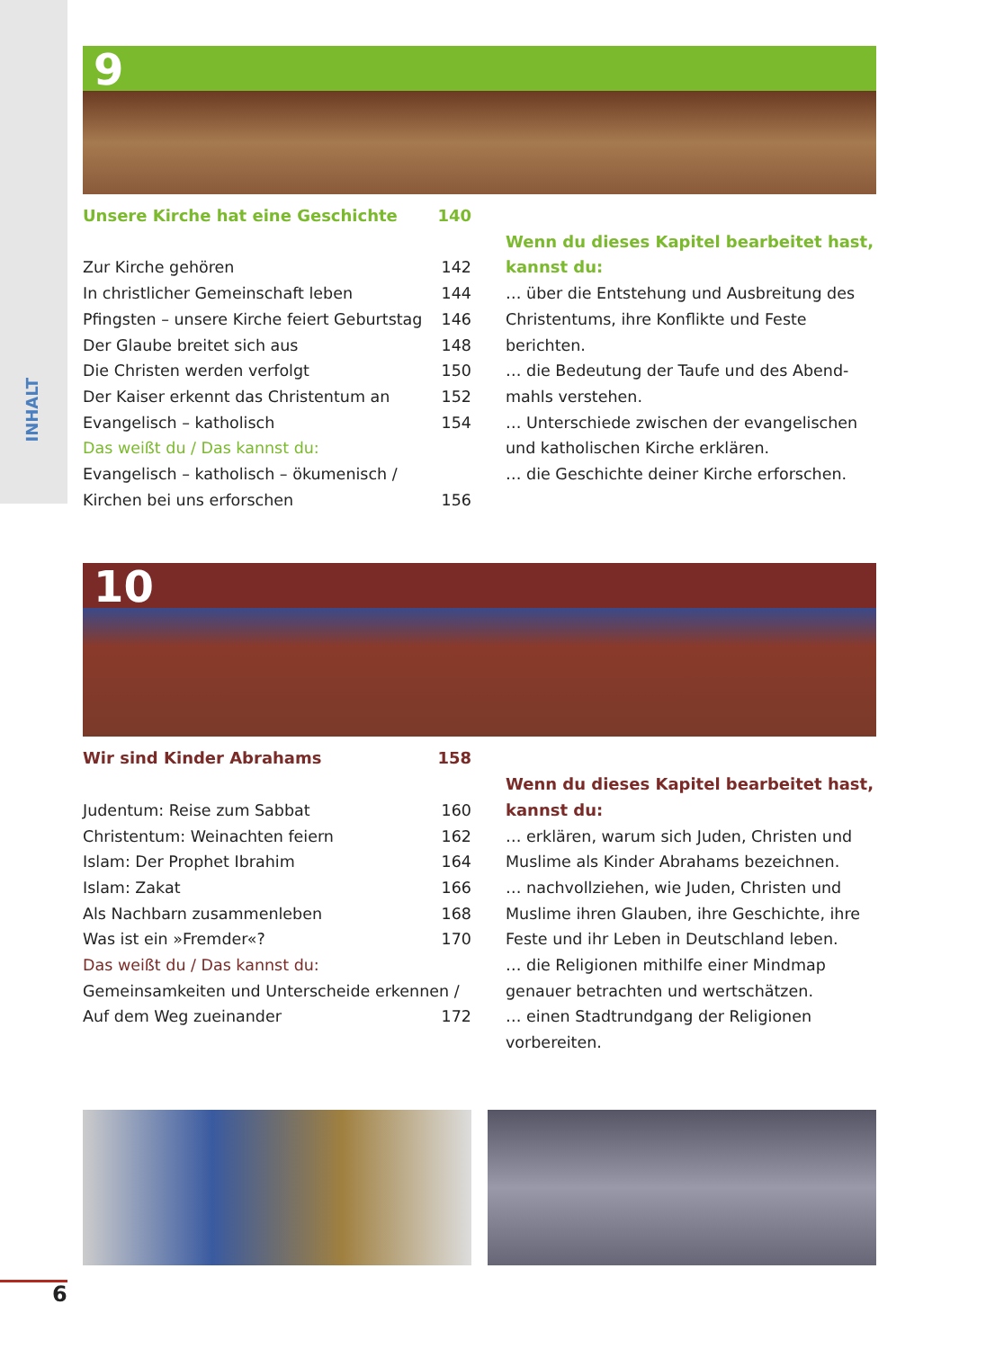INHALT
9
Unsere Kirche hat eine Geschichte 140
Zur Kirche gehören 142
In christlicher Gemeinschaft leben 144
Pfingsten – unsere Kirche feiert Geburtstag 146
Der Glaube breitet sich aus 148
Die Christen werden verfolgt 150
Der Kaiser erkennt das Christentum an 152
Evangelisch – katholisch 154
Das weißt du / Das kannst du:
Evangelisch – katholisch – ökumenisch /
Kirchen bei uns erforschen 156
Wenn du dieses Kapitel bearbeitet hast, kannst du:
… über die Entstehung und Ausbreitung des Christentums, ihre Konflikte und Feste berichten.
… die Bedeutung der Taufe und des Abend­mahls verstehen.
… Unterschiede zwischen der evangelischen und katholischen Kirche erklären.
… die Geschichte deiner Kirche erforschen.
10
Wir sind Kinder Abrahams 158
Judentum: Reise zum Sabbat 160
Christentum: Weinachten feiern 162
Islam: Der Prophet Ibrahim 164
Islam: Zakat 166
Als Nachbarn zusammenleben 168
Was ist ein »Fremder«? 170
Das weißt du / Das kannst du:
Gemeinsamkeiten und Unterscheide erkennen /
Auf dem Weg zueinander 172
Wenn du dieses Kapitel bearbeitet hast, kannst du:
… erklären, warum sich Juden, Christen und Muslime als Kinder Abrahams bezeichnen.
… nachvollziehen, wie Juden, Christen und Muslime ihren Glauben, ihre Geschichte, ihre Feste und ihr Leben in Deutschland leben.
… die Religionen mithilfe einer Mindmap genauer betrachten und wertschätzen.
… einen Stadtrundgang der Religionen vorbereiten.
6